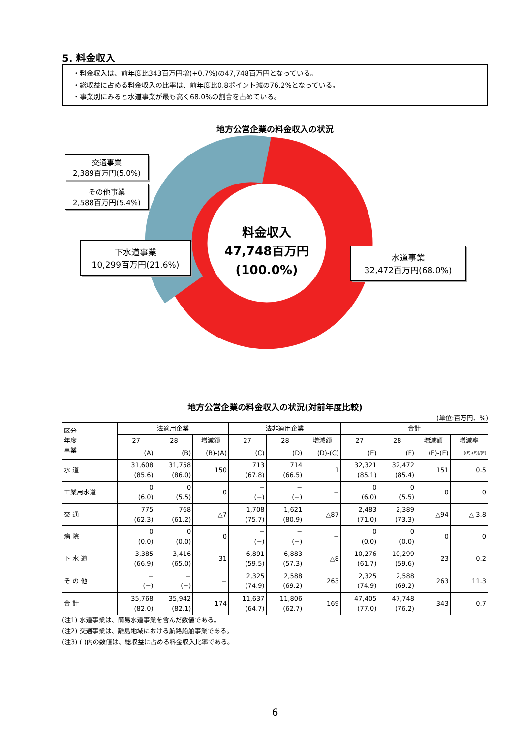5. 料金収入
・料金収入は、前年度比343百万円増(+0.7%)の47,748百万円となっている。
・総収益に占める料金収入の比率は、前年度比0.8ポイント減の76.2%となっている。
・事業別にみると水道事業が最も高く68.0%の割合を占めている。
地方公営企業の料金収入の状況
交通事業
2,389百万円(5.0%)
その他事業
2,588百万円(5.4%)
下水道事業
10,299百万円(21.6%)
水道事業
32,472百万円(68.0%)
料金収入
47,748百万円
(100.0%)
地方公営企業の料金収入の状況(対前年度比較)
(単位:百万円、%)
| 区分 年度 事業 | 法適用企業 | | | 法非適用企業 | | | 合計 | | | |
| --- | --- | --- | --- | --- | --- | --- | --- | --- | --- | --- |
| | 27 | 28 | 増減額 | 27 | 28 | 増減額 | 27 | 28 | 増減額 | 増減率 |
| | (A) | (B) | (B)-(A) | (C) | (D) | (D)-(C) | (E) | (F) | (F)-(E) | ((F)-(E))/(E) |
| 水 道 | 31,608 (85.6) | 31,758 (86.0) | 150 | 713 (67.8) | 714 (66.5) | 1 | 32,321 (85.1) | 32,472 (85.4) | 151 | 0.5 |
| 工業用水道 | 0 (6.0) | 0 (5.5) | 0 | − (−) | − (−) | − | 0 (6.0) | 0 (5.5) | 0 | 0 |
| 交 通 | 775 (62.3) | 768 (61.2) | △7 | 1,708 (75.7) | 1,621 (80.9) | △87 | 2,483 (71.0) | 2,389 (73.3) | △94 | △ 3.8 |
| 病 院 | 0 (0.0) | 0 (0.0) | 0 | − (−) | − (−) | − | 0 (0.0) | 0 (0.0) | 0 | 0 |
| 下 水 道 | 3,385 (66.9) | 3,416 (65.0) | 31 | 6,891 (59.5) | 6,883 (57.3) | △8 | 10,276 (61.7) | 10,299 (59.6) | 23 | 0.2 |
| そ の 他 | − (−) | − (−) | − | 2,325 (74.9) | 2,588 (69.2) | 263 | 2,325 (74.9) | 2,588 (69.2) | 263 | 11.3 |
| 合 計 | 35,768 (82.0) | 35,942 (82.1) | 174 | 11,637 (64.7) | 11,806 (62.7) | 169 | 47,405 (77.0) | 47,748 (76.2) | 343 | 0.7 |
(注1) 水道事業は、簡易水道事業を含んだ数値である。
(注2) 交通事業は、離島地域における航路船舶事業である。
(注3) ( )内の数値は、総収益に占める料金収入比率である。
6